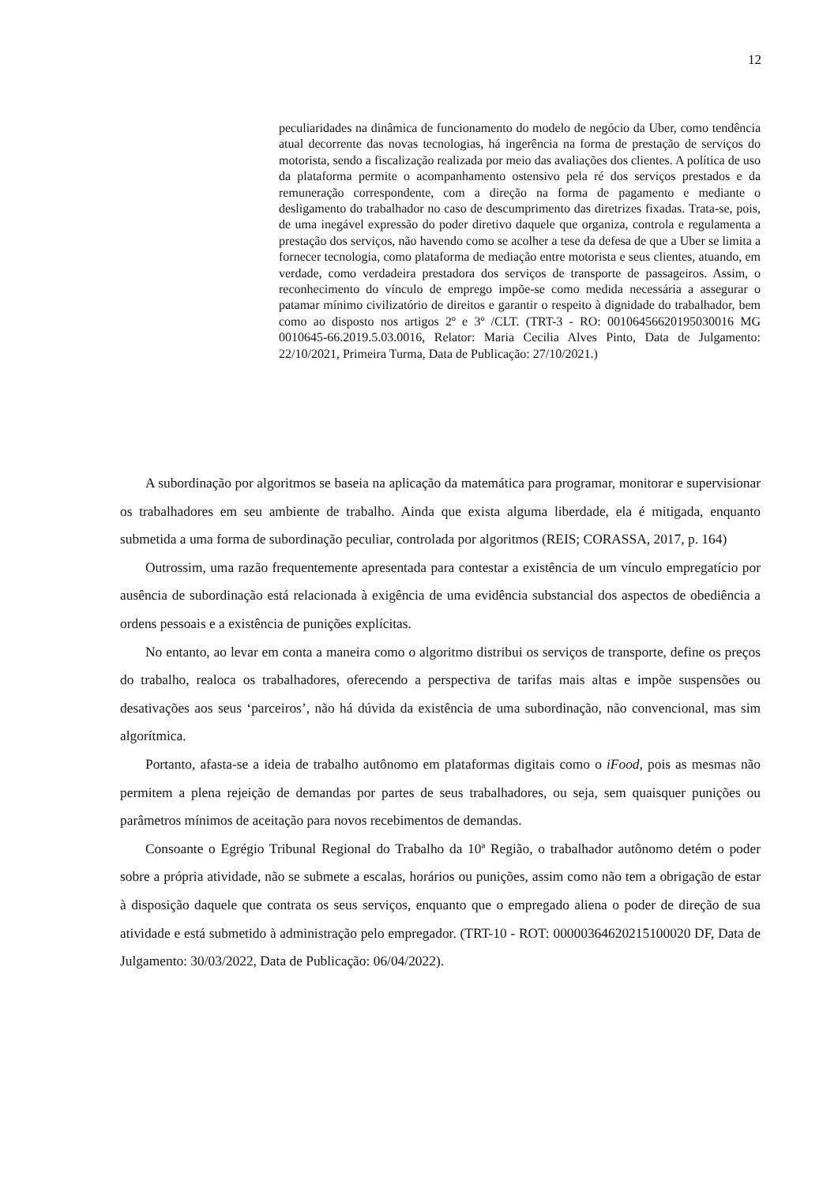12
peculiaridades na dinâmica de funcionamento do modelo de negócio da Uber, como tendência atual decorrente das novas tecnologias, há ingerência na forma de prestação de serviços do motorista, sendo a fiscalização realizada por meio das avaliações dos clientes. A política de uso da plataforma permite o acompanhamento ostensivo pela ré dos serviços prestados e da remuneração correspondente, com a direção na forma de pagamento e mediante o desligamento do trabalhador no caso de descumprimento das diretrizes fixadas. Trata-se, pois, de uma inegável expressão do poder diretivo daquele que organiza, controla e regulamenta a prestação dos serviços, não havendo como se acolher a tese da defesa de que a Uber se limita a fornecer tecnologia, como plataforma de mediação entre motorista e seus clientes, atuando, em verdade, como verdadeira prestadora dos serviços de transporte de passageiros. Assim, o reconhecimento do vínculo de emprego impõe-se como medida necessária a assegurar o patamar mínimo civilizatório de direitos e garantir o respeito à dignidade do trabalhador, bem como ao disposto nos artigos 2º e 3º /CLT. (TRT-3 - RO: 00106456620195030016 MG 0010645-66.2019.5.03.0016, Relator: Maria Cecilia Alves Pinto, Data de Julgamento: 22/10/2021, Primeira Turma, Data de Publicação: 27/10/2021.)
A subordinação por algoritmos se baseia na aplicação da matemática para programar, monitorar e supervisionar os trabalhadores em seu ambiente de trabalho. Ainda que exista alguma liberdade, ela é mitigada, enquanto submetida a uma forma de subordinação peculiar, controlada por algoritmos (REIS; CORASSA, 2017, p. 164)
Outrossim, uma razão frequentemente apresentada para contestar a existência de um vínculo empregatício por ausência de subordinação está relacionada à exigência de uma evidência substancial dos aspectos de obediência a ordens pessoais e a existência de punições explícitas.
No entanto, ao levar em conta a maneira como o algoritmo distribui os serviços de transporte, define os preços do trabalho, realoca os trabalhadores, oferecendo a perspectiva de tarifas mais altas e impõe suspensões ou desativações aos seus ‘parceiros’, não há dúvida da existência de uma subordinação, não convencional, mas sim algorítmica.
Portanto, afasta-se a ideia de trabalho autônomo em plataformas digitais como o iFood, pois as mesmas não permitem a plena rejeição de demandas por partes de seus trabalhadores, ou seja, sem quaisquer punições ou parâmetros mínimos de aceitação para novos recebimentos de demandas.
Consoante o Egrégio Tribunal Regional do Trabalho da 10ª Região, o trabalhador autônomo detém o poder sobre a própria atividade, não se submete a escalas, horários ou punições, assim como não tem a obrigação de estar à disposição daquele que contrata os seus serviços, enquanto que o empregado aliena o poder de direção de sua atividade e está submetido à administração pelo empregador. (TRT-10 - ROT: 00000364620215100020 DF, Data de Julgamento: 30/03/2022, Data de Publicação: 06/04/2022).